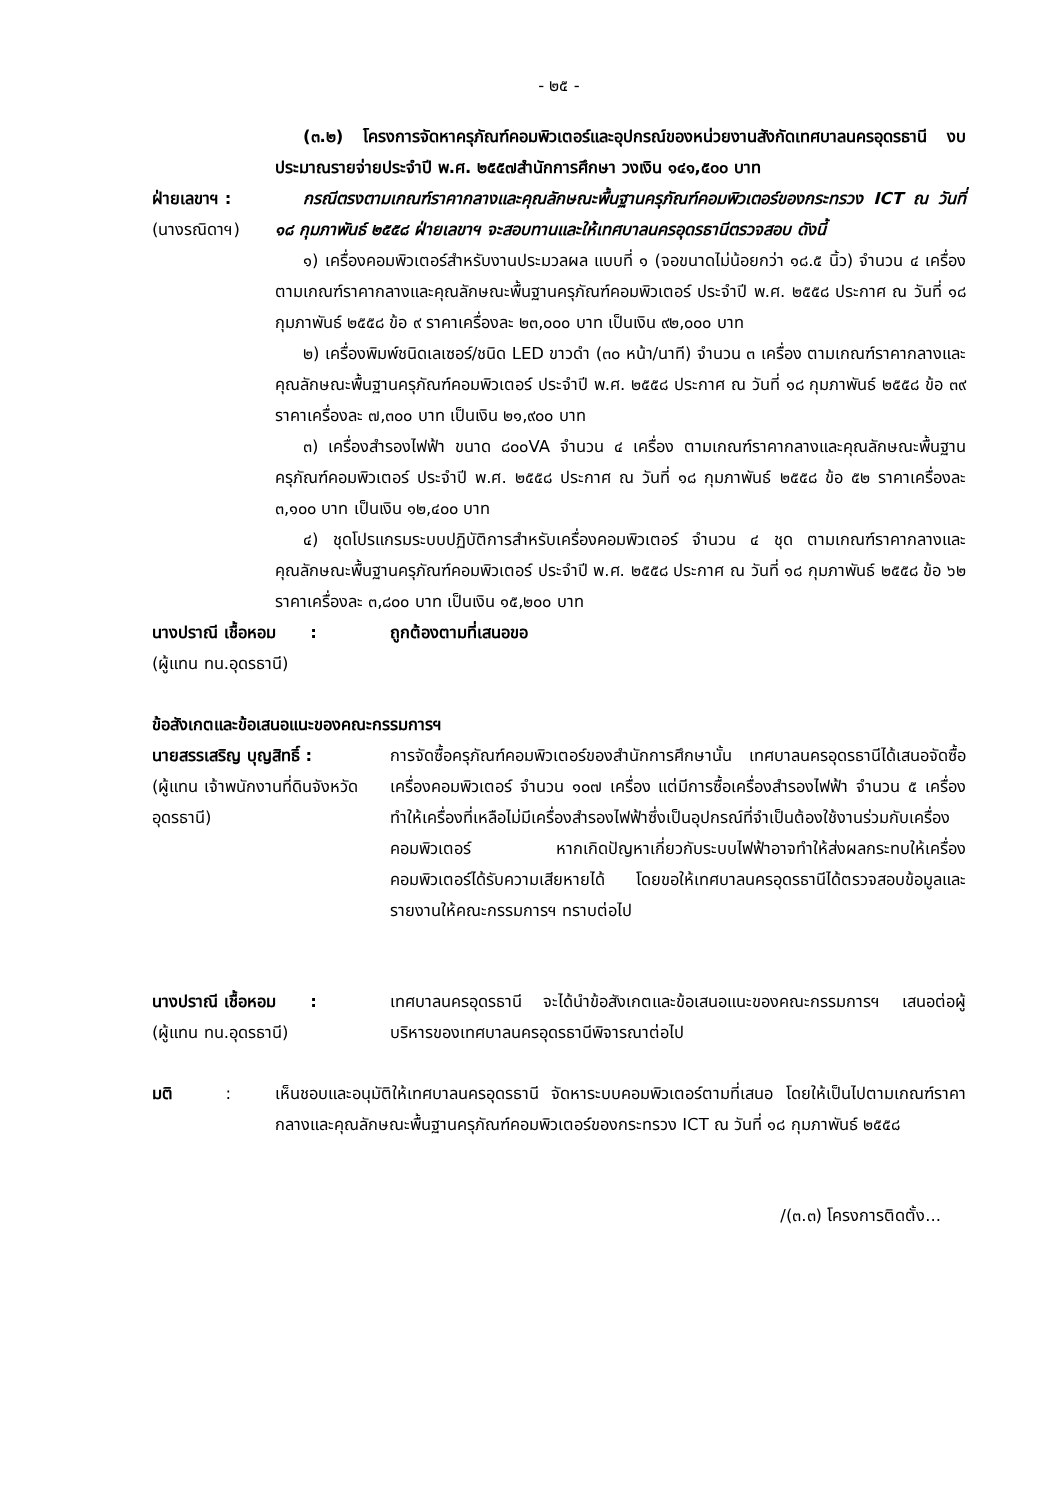- ๒๕ -
(๓.๒) โครงการจัดหาครุภัณฑ์คอมพิวเตอร์และอุปกรณ์ของหน่วยงานสังกัดเทศบาลนครอุดรธานี งบประมาณรายจ่ายประจำปี พ.ศ. ๒๕๕๗สำนักการศึกษา วงเงิน ๑๔๑,๕๐๐ บาท
ฝ่ายเลขาฯ :
(นางรณิดาฯ)
กรณีตรงตามเกณฑ์ราคากลางและคุณลักษณะพื้นฐานครุภัณฑ์คอมพิวเตอร์ของกระทรวง ICT ณ วันที่ ๑๘ กุมภาพันธ์ ๒๕๕๘ ฝ่ายเลขาฯ จะสอบทานและให้เทศบาลนครอุดรธานีตรวจสอบ ดังนี้
๑) เครื่องคอมพิวเตอร์สำหรับงานประมวลผล แบบที่ ๑ (จอขนาดไม่น้อยกว่า ๑๘.๕ นิ้ว) จำนวน ๔ เครื่อง ตามเกณฑ์ราคากลางและคุณลักษณะพื้นฐานครุภัณฑ์คอมพิวเตอร์ ประจำปี พ.ศ. ๒๕๕๘ ประกาศ ณ วันที่ ๑๘ กุมภาพันธ์ ๒๕๕๘ ข้อ ๙ ราคาเครื่องละ ๒๓,๐๐๐ บาท เป็นเงิน ๙๒,๐๐๐ บาท
๒) เครื่องพิมพ์ชนิดเลเซอร์/ชนิด LED ขาวดำ (๓๐ หน้า/นาที) จำนวน ๓ เครื่อง ตามเกณฑ์ราคากลางและคุณลักษณะพื้นฐานครุภัณฑ์คอมพิวเตอร์ ประจำปี พ.ศ. ๒๕๕๘ ประกาศ ณ วันที่ ๑๘ กุมภาพันธ์ ๒๕๕๘ ข้อ ๓๙ ราคาเครื่องละ ๗,๓๐๐ บาท เป็นเงิน ๒๑,๙๐๐ บาท
๓) เครื่องสำรองไฟฟ้า ขนาด ๘๐๐VA จำนวน ๔ เครื่อง ตามเกณฑ์ราคากลางและคุณลักษณะพื้นฐานครุภัณฑ์คอมพิวเตอร์ ประจำปี พ.ศ. ๒๕๕๘ ประกาศ ณ วันที่ ๑๘ กุมภาพันธ์ ๒๕๕๘ ข้อ ๕๒ ราคาเครื่องละ ๓,๑๐๐ บาท เป็นเงิน ๑๒,๔๐๐ บาท
๔) ชุดโปรแกรมระบบปฏิบัติการสำหรับเครื่องคอมพิวเตอร์ จำนวน ๔ ชุด ตามเกณฑ์ราคากลางและคุณลักษณะพื้นฐานครุภัณฑ์คอมพิวเตอร์ ประจำปี พ.ศ. ๒๕๕๘ ประกาศ ณ วันที่ ๑๘ กุมภาพันธ์ ๒๕๕๘ ข้อ ๖๒ ราคาเครื่องละ ๓,๘๐๐ บาท เป็นเงิน ๑๕,๒๐๐ บาท
นางปราณี เชื้อหอม :
(ผู้แทน ทน.อุดรธานี)
ถูกต้องตามที่เสนอขอ
ข้อสังเกตและข้อเสนอแนะของคณะกรรมการฯ
นายสรรเสริญ บุญสิทธิ์ :
(ผู้แทน เจ้าพนักงานที่ดินจังหวัดอุดรธานี)
การจัดซื้อครุภัณฑ์คอมพิวเตอร์ของสำนักการศึกษานั้น เทศบาลนครอุดรธานีได้เสนอจัดซื้อเครื่องคอมพิวเตอร์ จำนวน ๑๐๗ เครื่อง แต่มีการซื้อเครื่องสำรองไฟฟ้า จำนวน ๕ เครื่อง ทำให้เครื่องที่เหลือไม่มีเครื่องสำรองไฟฟ้าซึ่งเป็นอุปกรณ์ที่จำเป็นต้องใช้งานร่วมกับเครื่องคอมพิวเตอร์ หากเกิดปัญหาเกี่ยวกับระบบไฟฟ้าอาจทำให้ส่งผลกระทบให้เครื่องคอมพิวเตอร์ได้รับความเสียหายได้ โดยขอให้เทศบาลนครอุดรธานีได้ตรวจสอบข้อมูลและรายงานให้คณะกรรมการฯ ทราบต่อไป
นางปราณี เชื้อหอม :
(ผู้แทน ทน.อุดรธานี)
เทศบาลนครอุดรธานี จะได้นำข้อสังเกตและข้อเสนอแนะของคณะกรรมการฯ เสนอต่อผู้บริหารของเทศบาลนครอุดรธานีพิจารณาต่อไป
มติ :
เห็นชอบและอนุมัติให้เทศบาลนครอุดรธานี จัดหาระบบคอมพิวเตอร์ตามที่เสนอ โดยให้เป็นไปตามเกณฑ์ราคากลางและคุณลักษณะพื้นฐานครุภัณฑ์คอมพิวเตอร์ของกระทรวง ICT ณ วันที่ ๑๘ กุมภาพันธ์ ๒๕๕๘
/(๓.๓) โครงการติดตั้ง...